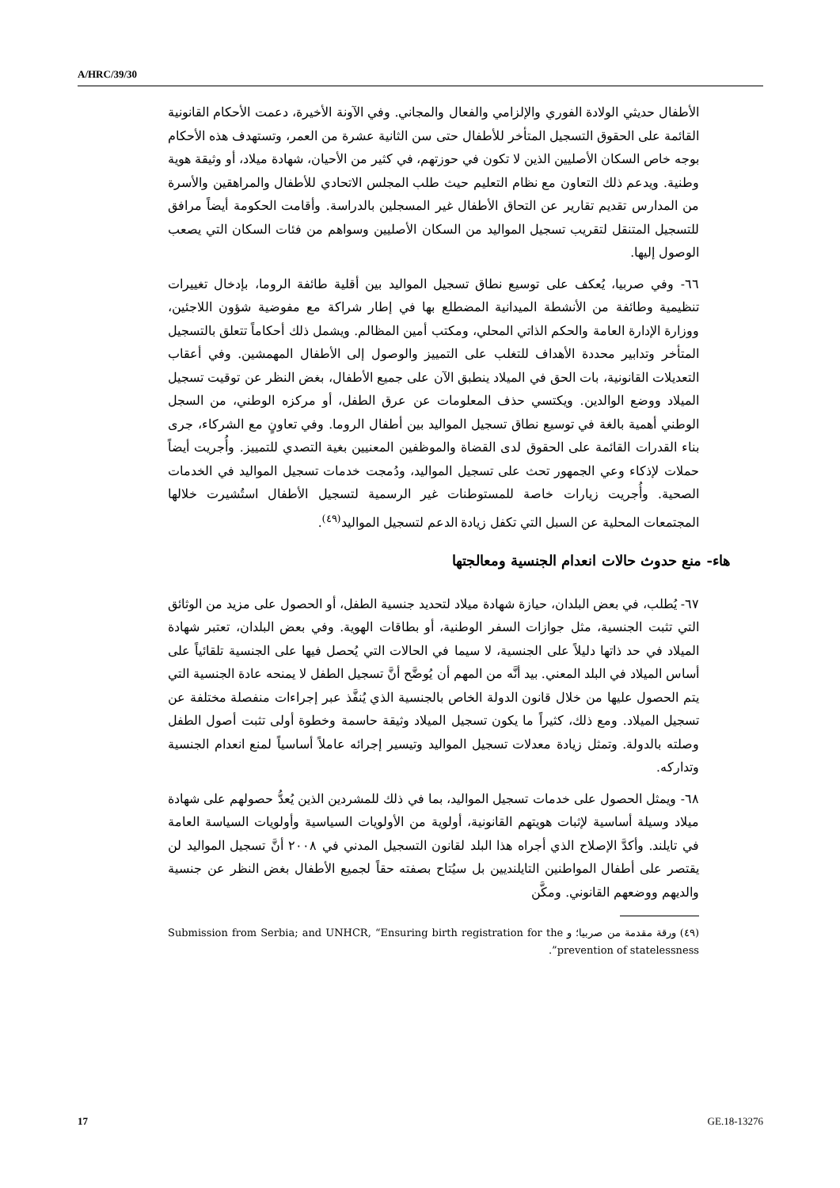A/HRC/39/30
الأطفال حديثي الولادة الفوري والإلزامي والفعال والمجاني. وفي الآونة الأخيرة، دعمت الأحكام القانونية القائمة على الحقوق التسجيل المتأخر للأطفال حتى سن الثانية عشرة من العمر، وتستهدف هذه الأحكام بوجه خاص السكان الأصليين الذين لا تكون في حوزتهم، في كثير من الأحيان، شهادة ميلاد، أو وثيقة هوية وطنية. ويدعم ذلك التعاون مع نظام التعليم حيث طلب المجلس الاتحادي للأطفال والمراهقين والأسرة من المدارس تقديم تقارير عن التحاق الأطفال غير المسجلين بالدراسة. وأقامت الحكومة أيضاً مرافق للتسجيل المتنقل لتقريب تسجيل المواليد من السكان الأصليين وسواهم من فئات السكان التي يصعب الوصول إليها.
٦٦- وفي صربيا، يُعكف على توسيع نطاق تسجيل المواليد بين أقلية طائفة الروما، بإدخال تغييرات تنظيمية وطائفة من الأنشطة الميدانية المضطلع بها في إطار شراكة مع مفوضية شؤون اللاجئين، ووزارة الإدارة العامة والحكم الذاتي المحلي، ومكتب أمين المظالم. ويشمل ذلك أحكاماً تتعلق بالتسجيل المتأخر وتدابير محددة الأهداف للتغلب على التمييز والوصول إلى الأطفال المهمشين. وفي أعقاب التعديلات القانونية، بات الحق في الميلاد ينطبق الآن على جميع الأطفال، بغض النظر عن توقيت تسجيل الميلاد ووضع الوالدين. ويكتسي حذف المعلومات عن عرق الطفل، أو مركزه الوطني، من السجل الوطني أهمية بالغة في توسيع نطاق تسجيل المواليد بين أطفال الروما. وفي تعاونٍ مع الشركاء، جرى بناء القدرات القائمة على الحقوق لدى القضاة والموظفين المعنيين بغية التصدي للتمييز. وأُجريت أيضاً حملات لإذكاء وعي الجمهور تحث على تسجيل المواليد، ودُمجت خدمات تسجيل المواليد في الخدمات الصحية. وأُجريت زيارات خاصة للمستوطنات غير الرسمية لتسجيل الأطفال استُشيرت خلالها المجتمعات المحلية عن السبل التي تكفل زيادة الدعم لتسجيل المواليد<sup>(٤٩)</sup>.
هاء- منع حدوث حالات انعدام الجنسية ومعالجتها
٦٧- يُطلب، في بعض البلدان، حيازة شهادة ميلاد لتحديد جنسية الطفل، أو الحصول على مزيد من الوثائق التي تثبت الجنسية، مثل جوازات السفر الوطنية، أو بطاقات الهوية. وفي بعض البلدان، تعتبر شهادة الميلاد في حد ذاتها دليلاً على الجنسية، لا سيما في الحالات التي يُحصل فيها على الجنسية تلقائياً على أساس الميلاد في البلد المعني. بيد أنَّه من المهم أن يُوضَّح أنَّ تسجيل الطفل لا يمنحه عادة الجنسية التي يتم الحصول عليها من خلال قانون الدولة الخاص بالجنسية الذي يُنفَّذ عبر إجراءات منفصلة مختلفة عن تسجيل الميلاد. ومع ذلك، كثيراً ما يكون تسجيل الميلاد وثيقة حاسمة وخطوة أولى تثبت أصول الطفل وصلته بالدولة. وتمثل زيادة معدلات تسجيل المواليد وتيسير إجرائه عاملاً أساسياً لمنع انعدام الجنسية وتداركه.
٦٨- ويمثل الحصول على خدمات تسجيل المواليد، بما في ذلك للمشردين الذين يُعدُّ حصولهم على شهادة ميلاد وسيلة أساسية لإثبات هويتهم القانونية، أولوية من الأولويات السياسية وأولويات السياسة العامة في تايلند. وأكدَّ الإصلاح الذي أجراه هذا البلد لقانون التسجيل المدني في ٢٠٠٨ أنَّ تسجيل المواليد لن يقتصر على أطفال المواطنين التايلنديين بل سيُتاح بصفته حقاً لجميع الأطفال بغض النظر عن جنسية والديهم ووضعهم القانوني. ومكَّن
(٤٩) ورقة مقدمة من صربيا؛ و Submission from Serbia; and UNHCR, “Ensuring birth registration for the prevention of statelessness”.
17 GE.18-13276